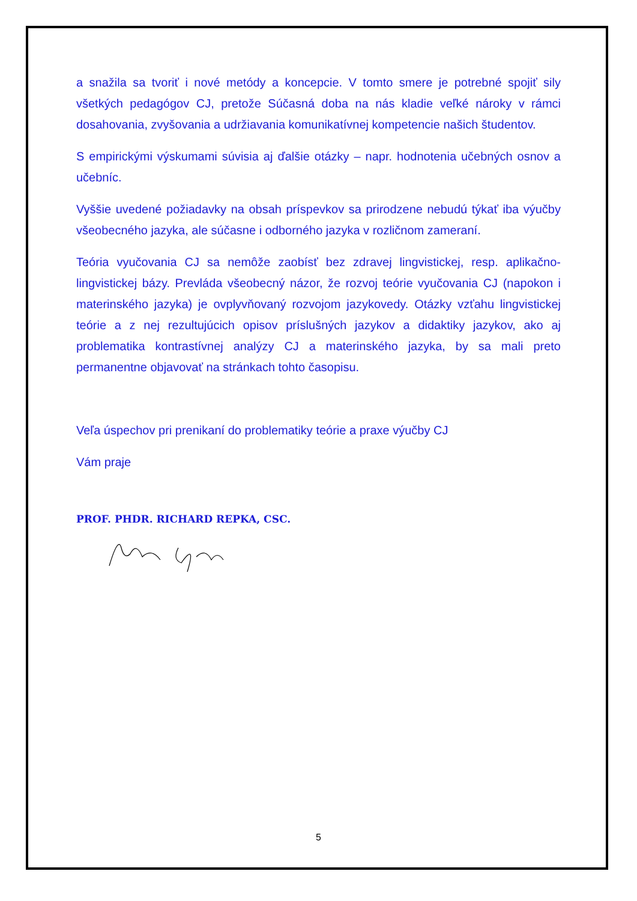a snažila sa tvoriť i nové metódy a koncepcie. V tomto smere je potrebné spojiť sily všetkých pedagógov CJ, pretože Súčasná doba na nás kladie veľké nároky v rámci dosahovania, zvyšovania a udržiavania komunikatívnej kompetencie našich študentov.
S empirickými výskumami súvisia aj ďalšie otázky – napr. hodnotenia učebných osnov a učebníc.
Vyššie uvedené požiadavky na obsah príspevkov sa prirodzene nebudú týkať iba výučby všeobecného jazyka, ale súčasne i odborného jazyka v rozličnom zameraní.
Teória vyučovania CJ sa nemôže zaobísť bez zdravej lingvistickej, resp. aplikačno-lingvistickej bázy. Prevláda všeobecný názor, že rozvoj teórie vyučovania CJ (napokon i materinského jazyka) je ovplyvňovaný rozvojom jazykovedy. Otázky vzťahu lingvistickej teórie a z nej rezultujúcich opisov príslušných jazykov a didaktiky jazykov, ako aj problematika kontrastívnej analýzy CJ a materinského jazyka, by sa mali preto permanentne objavovať na stránkach tohto časopisu.
Veľa úspechov pri prenikaní do problematiky teórie a praxe výučby CJ
Vám praje
PROF. PHDR. RICHARD REPKA, CSC.
5